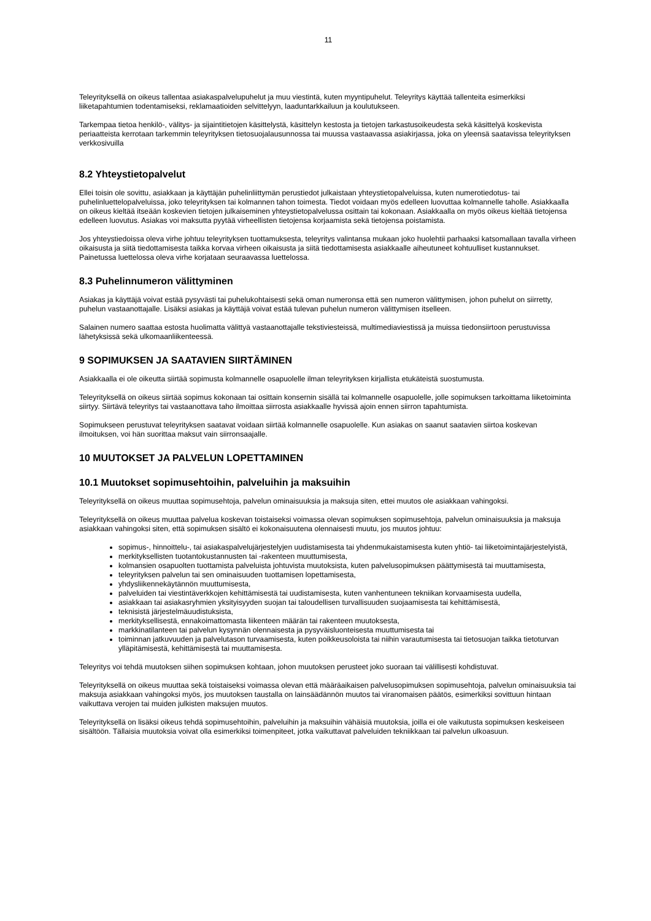11
Teleyrityksellä on oikeus tallentaa asiakaspalvelupuhelut ja muu viestintä, kuten myyntipuhelut. Teleyritys käyttää tallenteita esimerkiksi liiketapahtumien todentamiseksi, reklamaatioiden selvittelyyn, laaduntarkkailuun ja koulutukseen.
Tarkempaa tietoa henkilö-, välitys- ja sijaintitietojen käsittelystä, käsittelyn kestosta ja tietojen tarkastusoikeudesta sekä käsittelyä koskevista periaatteista kerrotaan tarkemmin teleyrityksen tietosuojalausunnossa tai muussa vastaavassa asiakirjassa, joka on yleensä saatavissa teleyrityksen verkkosivuilla
8.2 Yhteystietopalvelut
Ellei toisin ole sovittu, asiakkaan ja käyttäjän puhelinliittymän perustiedot julkaistaan yhteystietopalveluissa, kuten numerotiedotus- tai puhelinluettelopalveluissa, joko teleyrityksen tai kolmannen tahon toimesta. Tiedot voidaan myös edelleen luovuttaa kolmannelle taholle. Asiakkaalla on oikeus kieltää itseään koskevien tietojen julkaiseminen yhteystietopalvelussa osittain tai kokonaan. Asiakkaalla on myös oikeus kieltää tietojensa edelleen luovutus. Asiakas voi maksutta pyytää virheellisten tietojensa korjaamista sekä tietojensa poistamista.
Jos yhteystiedoissa oleva virhe johtuu teleyrityksen tuottamuksesta, teleyritys valintansa mukaan joko huolehtii parhaaksi katsomallaan tavalla virheen oikaisusta ja siitä tiedottamisesta taikka korvaa virheen oikaisusta ja siitä tiedottamisesta asiakkaalle aiheutuneet kohtuulliset kustannukset. Painetussa luettelossa oleva virhe korjataan seuraavassa luettelossa.
8.3 Puhelinnumeron välittyminen
Asiakas ja käyttäjä voivat estää pysyvästi tai puhelukohtaisesti sekä oman numeronsa että sen numeron välittymisen, johon puhelut on siirretty, puhelun vastaanottajalle. Lisäksi asiakas ja käyttäjä voivat estää tulevan puhelun numeron välittymisen itselleen.
Salainen numero saattaa estosta huolimatta välittyä vastaanottajalle tekstiviesteissä, multimediaviestissä ja muissa tiedonsiirtoon perustuvissa lähetyksissä sekä ulkomaanliikenteessä.
9 SOPIMUKSEN JA SAATAVIEN SIIRTÄMINEN
Asiakkaalla ei ole oikeutta siirtää sopimusta kolmannelle osapuolelle ilman teleyrityksen kirjallista etukäteistä suostumusta.
Teleyrityksellä on oikeus siirtää sopimus kokonaan tai osittain konsernin sisällä tai kolmannelle osapuolelle, jolle sopimuksen tarkoittama liiketoiminta siirtyy. Siirtävä teleyritys tai vastaanottava taho ilmoittaa siirrosta asiakkaalle hyvissä ajoin ennen siirron tapahtumista.
Sopimukseen perustuvat teleyrityksen saatavat voidaan siirtää kolmannelle osapuolelle. Kun asiakas on saanut saatavien siirtoa koskevan ilmoituksen, voi hän suorittaa maksut vain siirronsaajalle.
10 MUUTOKSET JA PALVELUN LOPETTAMINEN
10.1 Muutokset sopimusehtoihin, palveluihin ja maksuihin
Teleyrityksellä on oikeus muuttaa sopimusehtoja, palvelun ominaisuuksia ja maksuja siten, ettei muutos ole asiakkaan vahingoksi.
Teleyrityksellä on oikeus muuttaa palvelua koskevan toistaiseksi voimassa olevan sopimuksen sopimusehtoja, palvelun ominaisuuksia ja maksuja asiakkaan vahingoksi siten, että sopimuksen sisältö ei kokonaisuutena olennaisesti muutu, jos muutos johtuu:
sopimus-, hinnoittelu-, tai asiakaspalvelujärjestelyjen uudistamisesta tai yhdenmukaistamisesta kuten yhtiö- tai liiketoimintajärjestelyistä,
merkityksellisten tuotantokustannusten tai -rakenteen muuttumisesta,
kolmansien osapuolten tuottamista palveluista johtuvista muutoksista, kuten palvelusopimuksen päättymisestä tai muuttamisesta,
teleyrityksen palvelun tai sen ominaisuuden tuottamisen lopettamisesta,
yhdysliikennekäytännön muuttumisesta,
palveluiden tai viestintäverkkojen kehittämisestä tai uudistamisesta, kuten vanhentuneen tekniikan korvaamisesta uudella,
asiakkaan tai asiakasryhmien yksityisyyden suojan tai taloudellisen turvallisuuden suojaamisesta tai kehittämisestä,
teknisistä järjestelmäuudistuksista,
merkityksellisestä, ennakoimattomasta liikenteen määrän tai rakenteen muutoksesta,
markkinatilanteen tai palvelun kysynnän olennaisesta ja pysyväisluonteisesta muuttumisesta tai
toiminnan jatkuvuuden ja palvelutason turvaamisesta, kuten poikkeusoloista tai niihin varautumisesta tai tietosuojan taikka tietoturvan ylläpitämisestä, kehittämisestä tai muuttamisesta.
Teleyritys voi tehdä muutoksen siihen sopimuksen kohtaan, johon muutoksen perusteet joko suoraan tai välillisesti kohdistuvat.
Teleyrityksellä on oikeus muuttaa sekä toistaiseksi voimassa olevan että määräaikaisen palvelusopimuksen sopimusehtoja, palvelun ominaisuuksia tai maksuja asiakkaan vahingoksi myös, jos muutoksen taustalla on lainsäädännön muutos tai viranomaisen päätös, esimerkiksi sovittuun hintaan vaikuttava verojen tai muiden julkisten maksujen muutos.
Teleyrityksellä on lisäksi oikeus tehdä sopimusehtoihin, palveluihin ja maksuihin vähäisiä muutoksia, joilla ei ole vaikutusta sopimuksen keskeiseen sisältöön. Tällaisia muutoksia voivat olla esimerkiksi toimenpiteet, jotka vaikuttavat palveluiden tekniikkaan tai palvelun ulkoasuun.